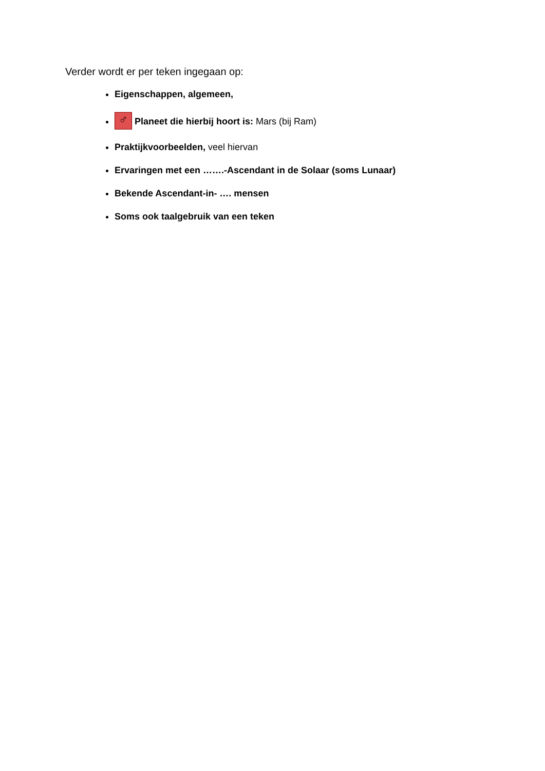Verder wordt er per teken ingegaan op:
Eigenschappen, algemeen,
♂ Planeet die hierbij hoort is: Mars (bij Ram)
Praktijkvoorbeelden, veel hiervan
Ervaringen met een …….-Ascendant in de Solaar (soms Lunaar)
Bekende Ascendant-in- …. mensen
Soms ook taalgebruik van een teken